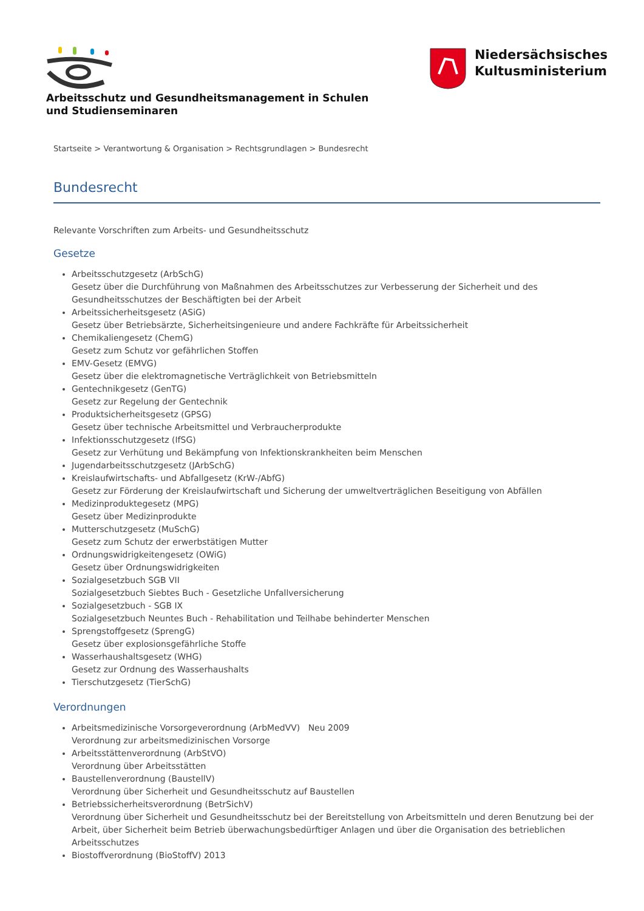Arbeitsschutz und Gesundheitsmanagement in Schulen und Studienseminaren
Niedersächsisches
Kultusministerium
Startseite > Verantwortung & Organisation > Rechtsgrundlagen > Bundesrecht
Bundesrecht
Relevante Vorschriften zum Arbeits- und Gesundheitsschutz
Gesetze
Arbeitsschutzgesetz (ArbSchG)
Gesetz über die Durchführung von Maßnahmen des Arbeitsschutzes zur Verbesserung der Sicherheit und des Gesundheitsschutzes der Beschäftigten bei der Arbeit
Arbeitssicherheitsgesetz (ASiG)
Gesetz über Betriebsärzte, Sicherheitsingenieure und andere Fachkräfte für Arbeitssicherheit
Chemikaliengesetz (ChemG)
Gesetz zum Schutz vor gefährlichen Stoffen
EMV-Gesetz (EMVG)
Gesetz über die elektromagnetische Verträglichkeit von Betriebsmitteln
Gentechnikgesetz (GenTG)
Gesetz zur Regelung der Gentechnik
Produktsicherheitsgesetz (GPSG)
Gesetz über technische Arbeitsmittel und Verbraucherprodukte
Infektionsschutzgesetz (IfSG)
Gesetz zur Verhütung und Bekämpfung von Infektionskrankheiten beim Menschen
Jugendarbeitsschutzgesetz (JArbSchG)
Kreislaufwirtschafts- und Abfallgesetz (KrW-/AbfG)
Gesetz zur Förderung der Kreislaufwirtschaft und Sicherung der umweltverträglichen Beseitigung von Abfällen
Medizinproduktegesetz (MPG)
Gesetz über Medizinprodukte
Mutterschutzgesetz (MuSchG)
Gesetz zum Schutz der erwerbstätigen Mutter
Ordnungswidrigkeitengesetz (OWiG)
Gesetz über Ordnungswidrigkeiten
Sozialgesetzbuch SGB VII
Sozialgesetzbuch Siebtes Buch - Gesetzliche Unfallversicherung
Sozialgesetzbuch - SGB IX
Sozialgesetzbuch Neuntes Buch - Rehabilitation und Teilhabe behinderter Menschen
Sprengstoffgesetz (SprengG)
Gesetz über explosionsgefährliche Stoffe
Wasserhaushaltsgesetz (WHG)
Gesetz zur Ordnung des Wasserhaushalts
Tierschutzgesetz (TierSchG)
Verordnungen
Arbeitsmedizinische Vorsorgeverordnung (ArbMedVV) Neu 2009
Verordnung zur arbeitsmedizinischen Vorsorge
Arbeitsstättenverordnung (ArbStVO)
Verordnung über Arbeitsstätten
Baustellenverordnung (BaustellV)
Verordnung über Sicherheit und Gesundheitsschutz auf Baustellen
Betriebssicherheitsverordnung (BetrSichV)
Verordnung über Sicherheit und Gesundheitsschutz bei der Bereitstellung von Arbeitsmitteln und deren Benutzung bei der Arbeit, über Sicherheit beim Betrieb überwachungsbedürftiger Anlagen und über die Organisation des betrieblichen Arbeitsschutzes
Biostoffverordnung (BioStoffV) 2013